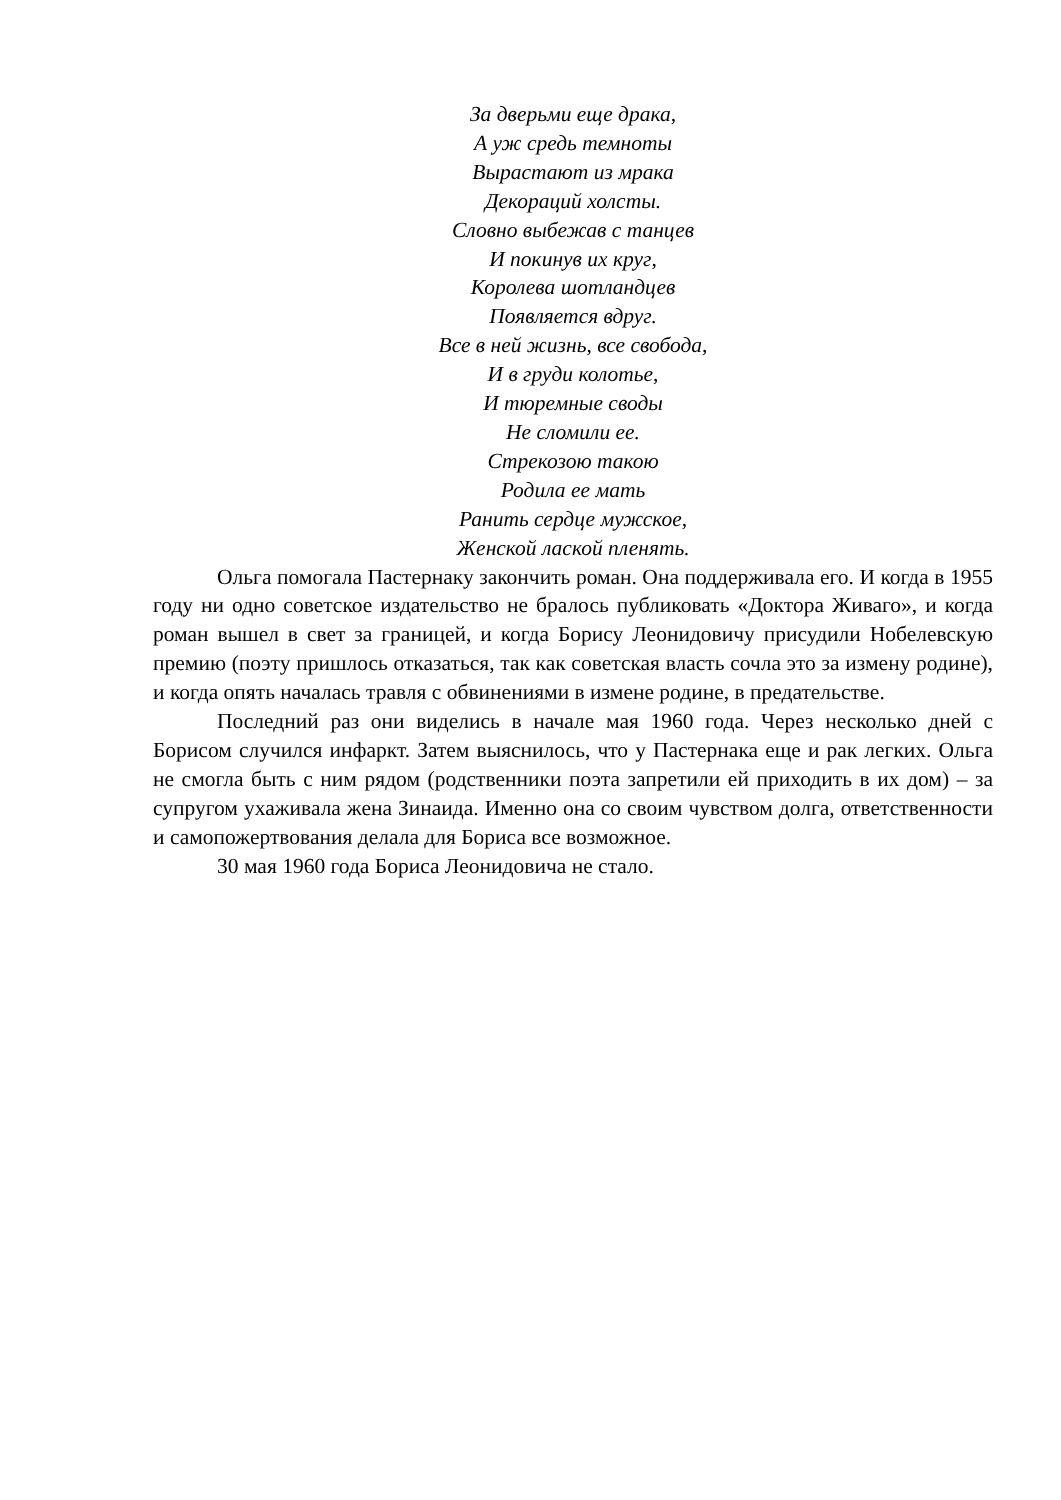За дверьми еще драка,
А уж средь темноты
Вырастают из мрака
Декораций холсты.
Словно выбежав с танцев
И покинув их круг,
Королева шотландцев
Появляется вдруг.
Все в ней жизнь, все свобода,
И в груди колотье,
И тюремные своды
Не сломили ее.
Стрекозою такою
Родила ее мать
Ранить сердце мужское,
Женской лаской пленять.
Ольга помогала Пастернаку закончить роман. Она поддерживала его. И когда в 1955 году ни одно советское издательство не бралось публиковать «Доктора Живаго», и когда роман вышел в свет за границей, и когда Борису Леонидовичу присудили Нобелевскую премию (поэту пришлось отказаться, так как советская власть сочла это за измену родине), и когда опять началась травля с обвинениями в измене родине, в предательстве.
Последний раз они виделись в начале мая 1960 года. Через несколько дней с Борисом случился инфаркт. Затем выяснилось, что у Пастернака еще и рак легких. Ольга не смогла быть с ним рядом (родственники поэта запретили ей приходить в их дом) – за супругом ухаживала жена Зинаида. Именно она со своим чувством долга, ответственности и самопожертвования делала для Бориса все возможное.
30 мая 1960 года Бориса Леонидовича не стало.